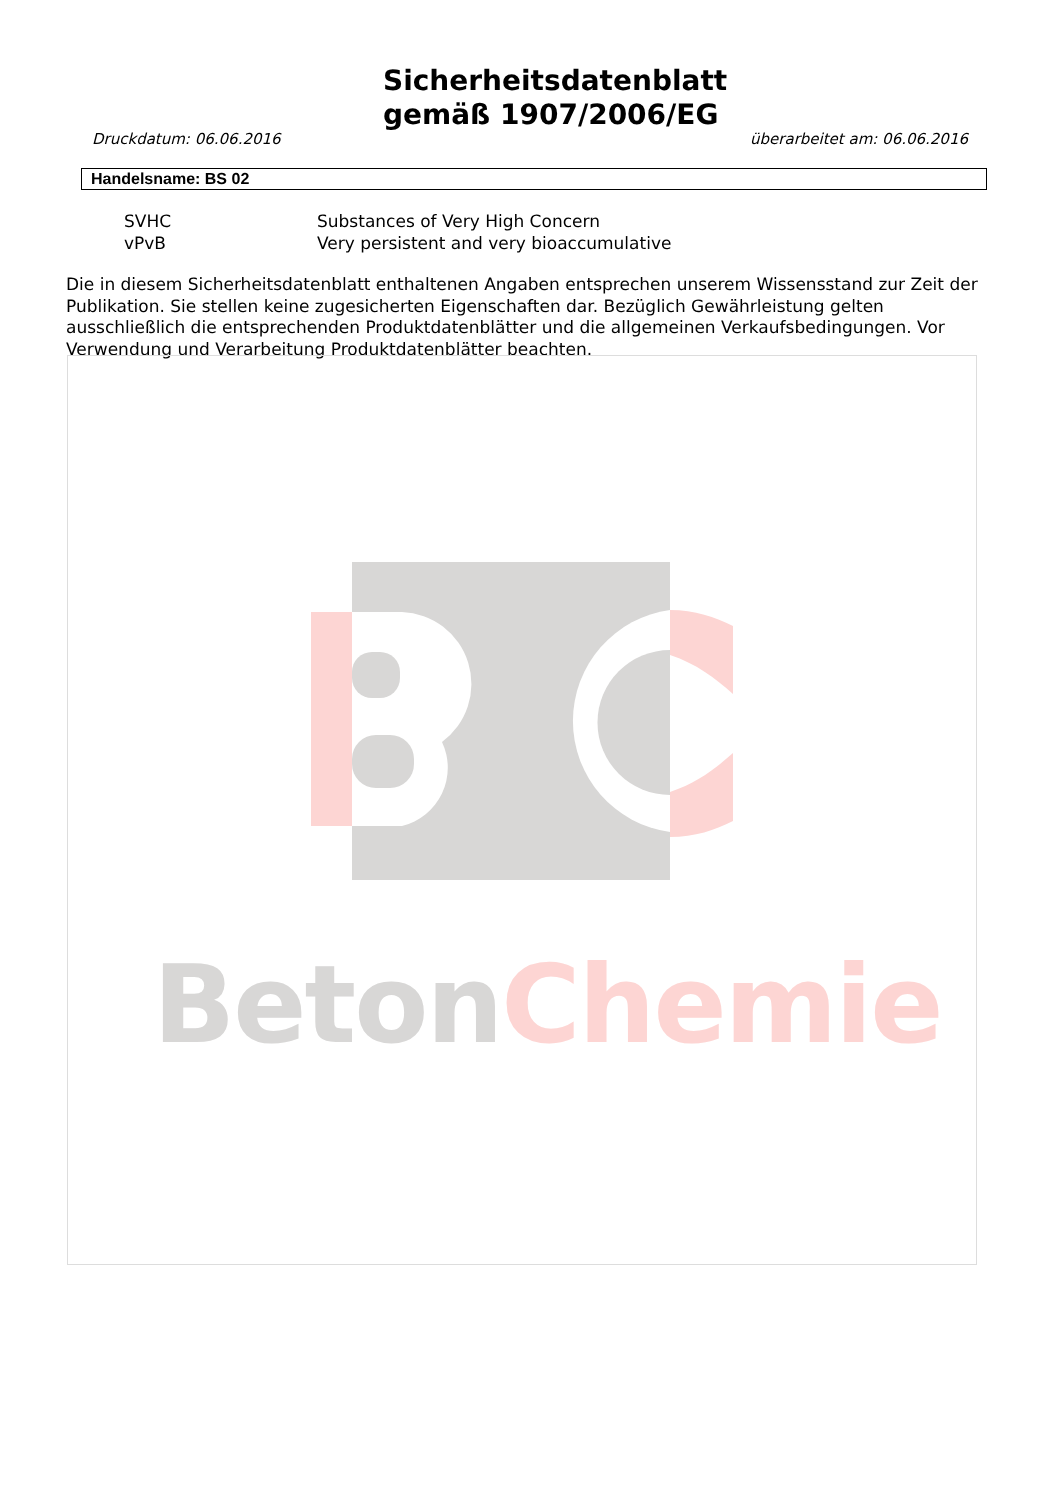Sicherheitsdatenblatt
gemäß 1907/2006/EG
Druckdatum: 06.06.2016 überarbeitet am: 06.06.2016
Handelsname: BS 02
| SVHC | Substances of Very High Concern |
| vPvB | Very persistent and very bioaccumulative |
Die in diesem Sicherheitsdatenblatt enthaltenen Angaben entsprechen unserem Wissensstand zur Zeit der Publikation. Sie stellen keine zugesicherten Eigenschaften dar. Bezüglich Gewährleistung gelten ausschließlich die entsprechenden Produktdatenblätter und die allgemeinen Verkaufsbedingungen. Vor Verwendung und Verarbeitung Produktdatenblätter beachten.
BetonChemie